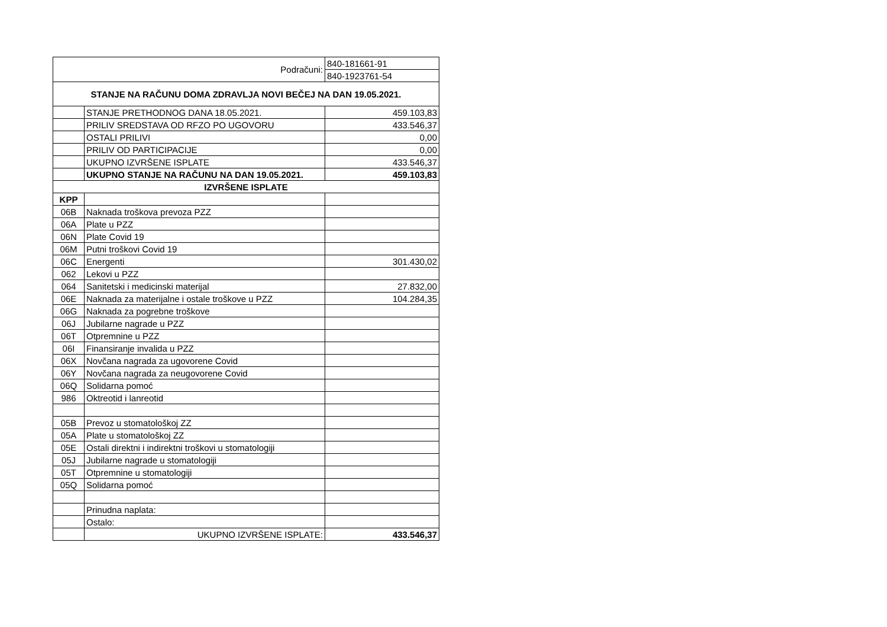| Podračuni: | | 840-181661-91 |
| | | 840-1923761-54 |
| STANJE NA RAČUNU DOMA ZDRAVLJA NOVI BEČEJ NA DAN 19.05.2021. | | |
| | STANJE PRETHODNOG DANA 18.05.2021. | 459.103,83 |
| | PRILIV SREDSTAVA OD RFZO PO UGOVORU | 433.546,37 |
| | OSTALI PRILIVI | 0,00 |
| | PRILIV OD PARTICIPACIJE | 0,00 |
| | UKUPNO IZVRŠENE ISPLATE | 433.546,37 |
| | UKUPNO STANJE NA RAČUNU NA DAN 19.05.2021. | 459.103,83 |
| IZVRŠENE ISPLATE | | |
| KPP | | |
| 06B | Naknada troškova prevoza PZZ | |
| 06A | Plate u PZZ | |
| 06N | Plate Covid 19 | |
| 06M | Putni troškovi Covid 19 | |
| 06C | Energenti | 301.430,02 |
| 062 | Lekovi u PZZ | |
| 064 | Sanitetski i medicinski materijal | 27.832,00 |
| 06E | Naknada za materijalne i ostale troškove u PZZ | 104.284,35 |
| 06G | Naknada za pogrebne troškove | |
| 06J | Jubilarne nagrade u PZZ | |
| 06T | Otpremnine u PZZ | |
| 06I | Finansiranje invalida u PZZ | |
| 06X | Novčana nagrada za ugovorene Covid | |
| 06Y | Novčana nagrada za neugovorene Covid | |
| 06Q | Solidarna pomoć | |
| 986 | Oktreotid i lanreotid | |
| 05B | Prevoz u stomatološkoj ZZ | |
| 05A | Plate u stomatološkoj ZZ | |
| 05E | Ostali direktni i indirektni troškovi u stomatologiji | |
| 05J | Jubilarne nagrade u stomatologiji | |
| 05T | Otpremnine u stomatologiji | |
| 05Q | Solidarna pomoć | |
| | Prinudna naplata: | |
| | Ostalo: | |
| | UKUPNO IZVRŠENE ISPLATE: | 433.546,37 |